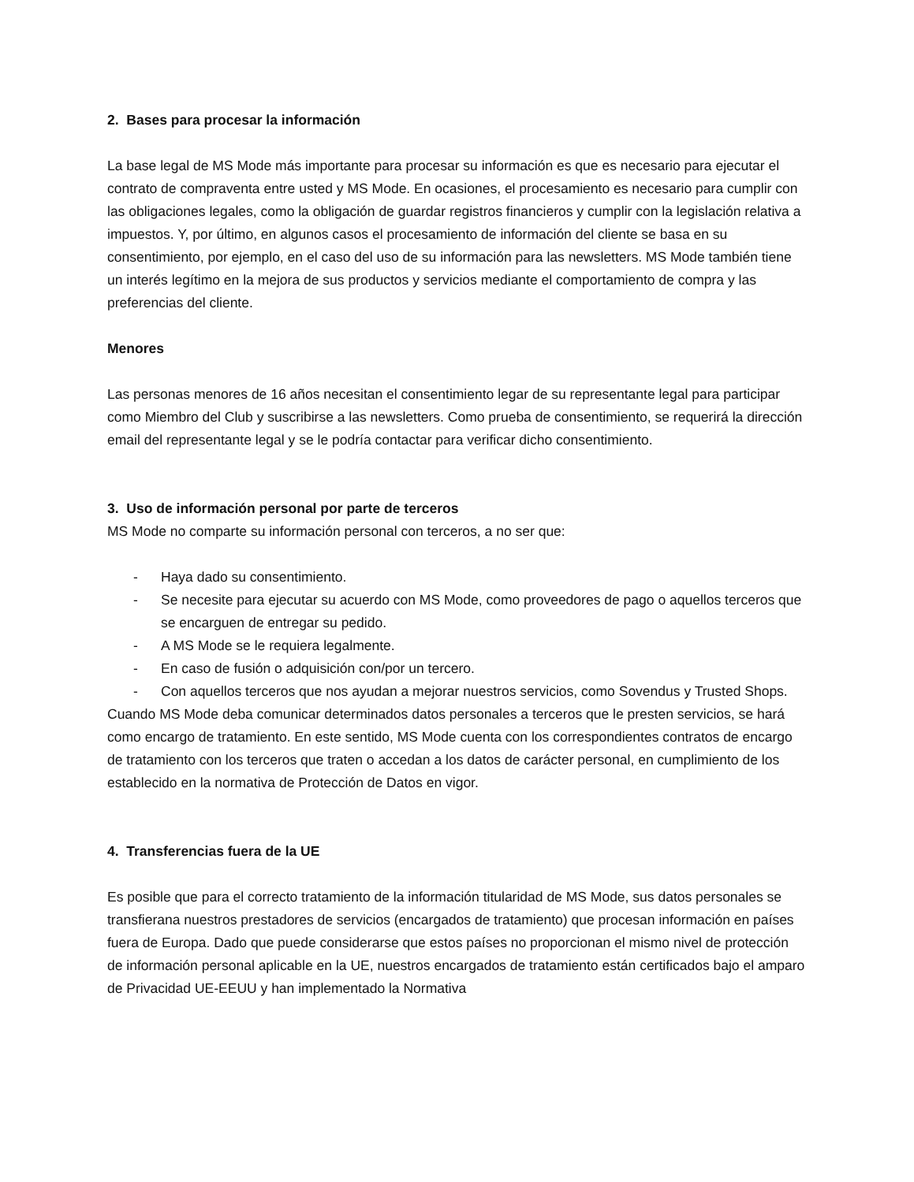2. Bases para procesar la información
La base legal de MS Mode más importante para procesar su información es que es necesario para ejecutar el contrato de compraventa entre usted y MS Mode. En ocasiones, el procesamiento es necesario para cumplir con las obligaciones legales, como la obligación de guardar registros financieros y cumplir con la legislación relativa a impuestos. Y, por último, en algunos casos el procesamiento de información del cliente se basa en su consentimiento, por ejemplo, en el caso del uso de su información para las newsletters. MS Mode también tiene un interés legítimo en la mejora de sus productos y servicios mediante el comportamiento de compra y las preferencias del cliente.
Menores
Las personas menores de 16 años necesitan el consentimiento legar de su representante legal para participar como Miembro del Club y suscribirse a las newsletters. Como prueba de consentimiento, se requerirá la dirección email del representante legal y se le podría contactar para verificar dicho consentimiento.
3. Uso de información personal por parte de terceros
MS Mode no comparte su información personal con terceros, a no ser que:
- Haya dado su consentimiento.
- Se necesite para ejecutar su acuerdo con MS Mode, como proveedores de pago o aquellos terceros que se encarguen de entregar su pedido.
- A MS Mode se le requiera legalmente.
- En caso de fusión o adquisición con/por un tercero.
- Con aquellos terceros que nos ayudan a mejorar nuestros servicios, como Sovendus y Trusted Shops.
Cuando MS Mode deba comunicar determinados datos personales a terceros que le presten servicios, se hará como encargo de tratamiento. En este sentido, MS Mode cuenta con los correspondientes contratos de encargo de tratamiento con los terceros que traten o accedan a los datos de carácter personal, en cumplimiento de los establecido en la normativa de Protección de Datos en vigor.
4. Transferencias fuera de la UE
Es posible que para el correcto tratamiento de la información titularidad de MS Mode, sus datos personales se transfierana nuestros prestadores de servicios (encargados de tratamiento) que procesan información en países fuera de Europa. Dado que puede considerarse que estos países no proporcionan el mismo nivel de protección de información personal aplicable en la UE, nuestros encargados de tratamiento están certificados bajo el amparo de Privacidad UE-EEUU y han implementado la Normativa